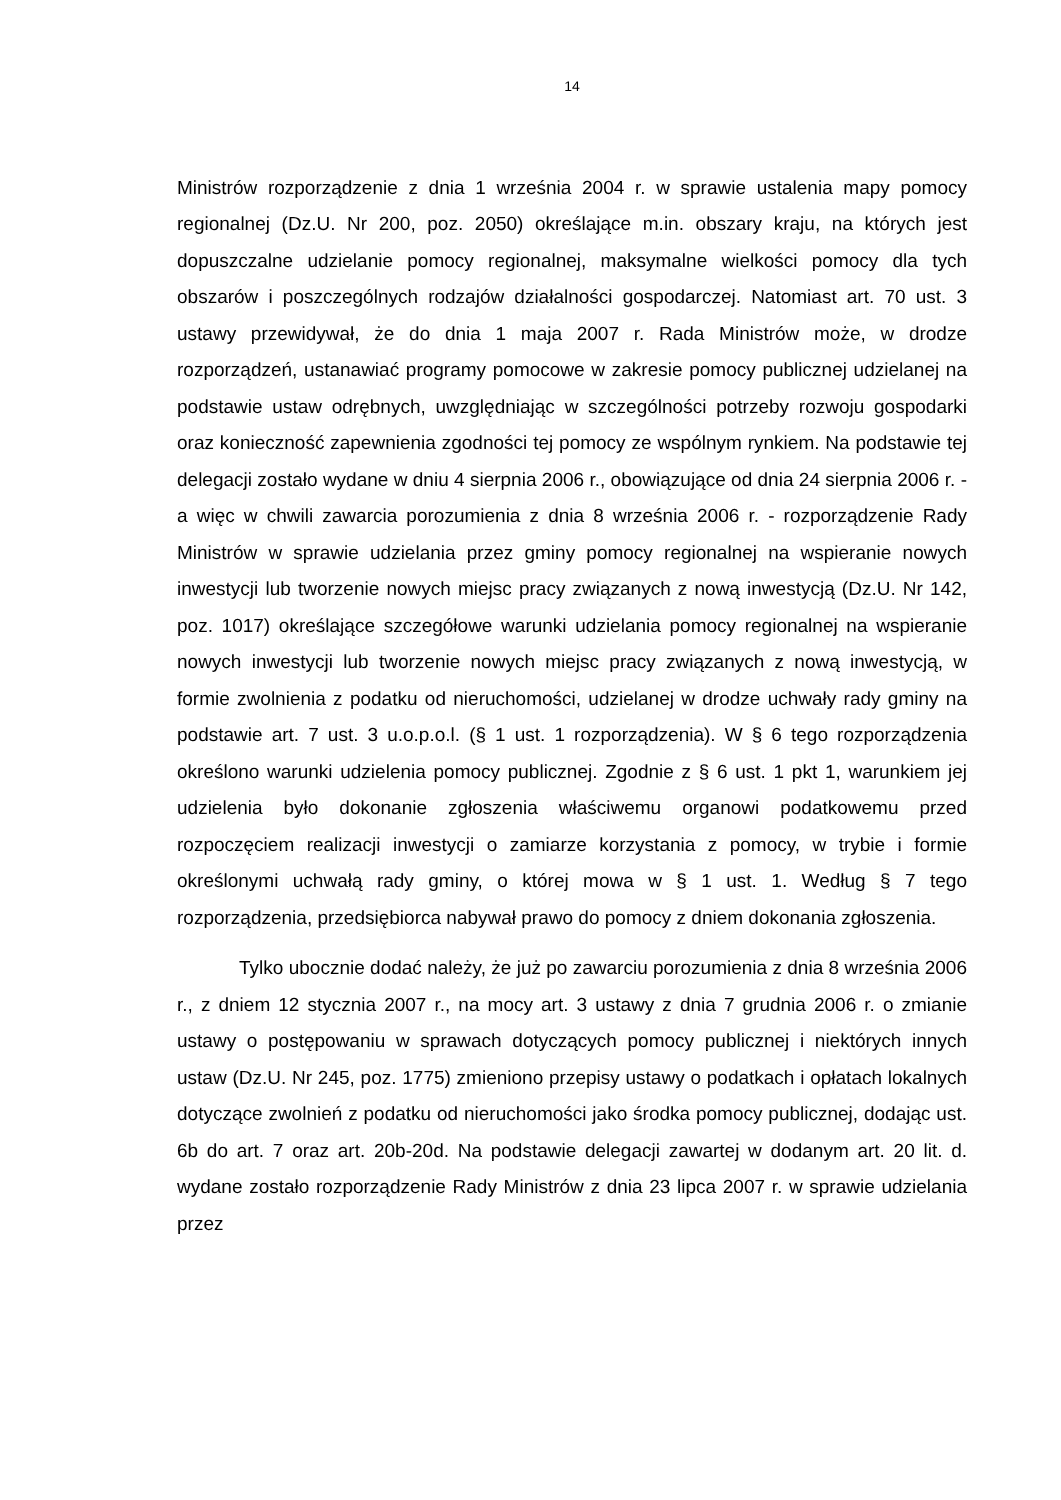14
Ministrów rozporządzenie z dnia 1 września 2004 r. w sprawie ustalenia mapy pomocy regionalnej (Dz.U. Nr 200, poz. 2050) określające m.in. obszary kraju, na których jest dopuszczalne udzielanie pomocy regionalnej, maksymalne wielkości pomocy dla tych obszarów i poszczególnych rodzajów działalności gospodarczej. Natomiast art. 70 ust. 3 ustawy przewidywał, że do dnia 1 maja 2007 r. Rada Ministrów może, w drodze rozporządzeń, ustanawiać programy pomocowe w zakresie pomocy publicznej udzielanej na podstawie ustaw odrębnych, uwzględniając w szczególności potrzeby rozwoju gospodarki oraz konieczność zapewnienia zgodności tej pomocy ze wspólnym rynkiem. Na podstawie tej delegacji zostało wydane w dniu 4 sierpnia 2006 r., obowiązujące od dnia 24 sierpnia 2006 r. - a więc w chwili zawarcia porozumienia z dnia 8 września 2006 r. - rozporządzenie Rady Ministrów w sprawie udzielania przez gminy pomocy regionalnej na wspieranie nowych inwestycji lub tworzenie nowych miejsc pracy związanych z nową inwestycją (Dz.U. Nr 142, poz. 1017) określające szczegółowe warunki udzielania pomocy regionalnej na wspieranie nowych inwestycji lub tworzenie nowych miejsc pracy związanych z nową inwestycją, w formie zwolnienia z podatku od nieruchomości, udzielanej w drodze uchwały rady gminy na podstawie art. 7 ust. 3 u.o.p.o.l. (§ 1 ust. 1 rozporządzenia). W § 6 tego rozporządzenia określono warunki udzielenia pomocy publicznej. Zgodnie z § 6 ust. 1 pkt 1, warunkiem jej udzielenia było dokonanie zgłoszenia właściwemu organowi podatkowemu przed rozpoczęciem realizacji inwestycji o zamiarze korzystania z pomocy, w trybie i formie określonymi uchwałą rady gminy, o której mowa w § 1 ust. 1. Według § 7 tego rozporządzenia, przedsiębiorca nabywał prawo do pomocy z dniem dokonania zgłoszenia.
Tylko ubocznie dodać należy, że już po zawarciu porozumienia z dnia 8 września 2006 r., z dniem 12 stycznia 2007 r., na mocy art. 3 ustawy z dnia 7 grudnia 2006 r. o zmianie ustawy o postępowaniu w sprawach dotyczących pomocy publicznej i niektórych innych ustaw (Dz.U. Nr 245, poz. 1775) zmieniono przepisy ustawy o podatkach i opłatach lokalnych dotyczące zwolnień z podatku od nieruchomości jako środka pomocy publicznej, dodając ust. 6b do art. 7 oraz art. 20b-20d. Na podstawie delegacji zawartej w dodanym art. 20 lit. d. wydane zostało rozporządzenie Rady Ministrów z dnia 23 lipca 2007 r. w sprawie udzielania przez